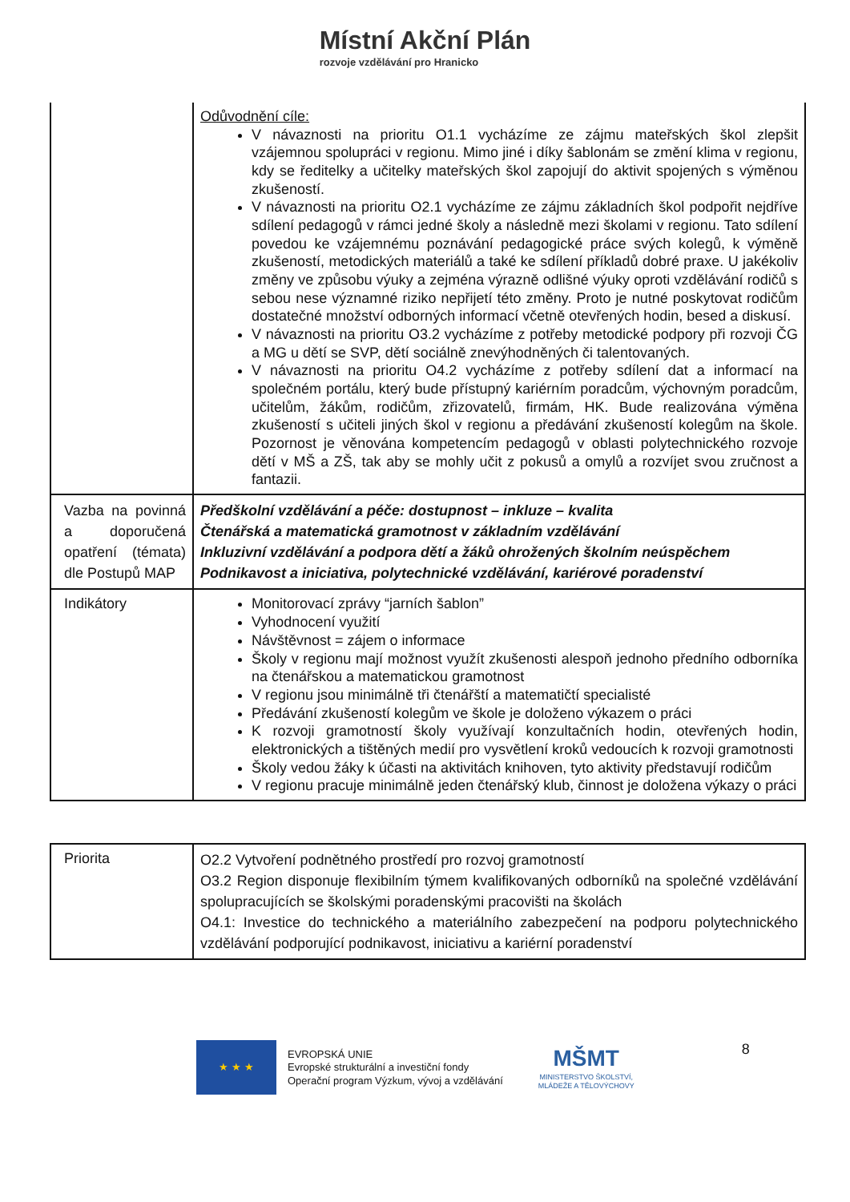Místní Akční Plán
rozvoje vzdělávání pro Hranicko
| | Odůvodnění cíle: V návaznosti na prioritu O1.1 vycházíme ze zájmu mateřských škol zlepšit vzájemnou spolupráci v regionu. Mimo jiné i díky šablonám se změní klima v regionu, kdy se ředitelky a učitelky mateřských škol zapojují do aktivit spojených s výměnou zkušeností. V návaznosti na prioritu O2.1 vycházíme ze zájmu základních škol podpořit nejdříve sdílení pedagogů v rámci jedné školy a následně mezi školami v regionu. Tato sdílení povedou ke vzájemnému poznávání pedagogické práce svých kolegů, k výměně zkušeností, metodických materiálů a také ke sdílení příkladů dobré praxe. U jakékoliv změny ve způsobu výuky a zejména výrazně odlišné výuky oproti vzdělávání rodičů s sebou nese významné riziko nepřijetí této změny. Proto je nutné poskytovat rodičům dostatečné množství odborných informací včetně otevřených hodin, besed a diskusí. V návaznosti na prioritu O3.2 vycházíme z potřeby metodické podpory při rozvoji ČG a MG u dětí se SVP, dětí sociálně znevýhodněných či talentovaných. V návaznosti na prioritu O4.2 vycházíme z potřeby sdílení dat a informací na společném portálu, který bude přístupný kariérním poradcům, výchovným poradcům, učitelům, žákům, rodičům, zřizovatelů, firmám, HK. Bude realizována výměna zkušeností s učiteli jiných škol v regionu a předávání zkušeností kolegům na škole. Pozornost je věnována kompetencím pedagogů v oblasti polytechnického rozvoje dětí v MŠ a ZŠ, tak aby se mohly učit z pokusů a omylů a rozvíjet svou zručnost a fantazii. |
| Vazba na povinná a doporučená opatření (témata) dle Postupů MAP | Předškolní vzdělávání a péče: dostupnost – inkluze – kvalita Čtenářská a matematická gramotnost v základním vzdělávání Inkluzivní vzdělávání a podpora dětí a žáků ohrožených školním neúspěchem Podnikavost a iniciativa, polytechnické vzdělávání, kariérové poradenství |
| Indikátory | Monitorovací zprávy “jarních šablon” Vyhodnocení využití Návštěvnost = zájem o informace Školy v regionu mají možnost využít zkušenosti alespoň jednoho předního odborníka na čtenářskou a matematickou gramotnost V regionu jsou minimálně tři čtenářští a matematičtí specialisté Předávání zkušeností kolegům ve škole je doloženo výkazem o práci K rozvoji gramotností školy využívají konzultačních hodin, otevřených hodin, elektronických a tištěných medií pro vysvětlení kroků vedoucích k rozvoji gramotnosti Školy vedou žáky k účasti na aktivitách knihoven, tyto aktivity představují rodičům V regionu pracuje minimálně jeden čtenářský klub, činnost je doložena výkazy o práci |
| Priorita | O2.2 Vytvoření podnětného prostředí pro rozvoj gramotností O3.2 Region disponuje flexibilním týmem kvalifikovaných odborníků na společné vzdělávání spolupracujících se školskými poradenskými pracovišti na školách O4.1: Investice do technického a materiálního zabezpečení na podporu polytechnického vzdělávání podporující podnikavost, iniciativu a kariérní poradenství |
★ ★ ★
EVROPSKÁ UNIE
Evropské strukturální a investiční fondy
Operační program Výzkum, vývoj a vzdělávání
MŠMT
MINISTERSTVO ŠKOLSTVÍ,
MLÁDEŽE A TĚLOVÝCHOVY
8